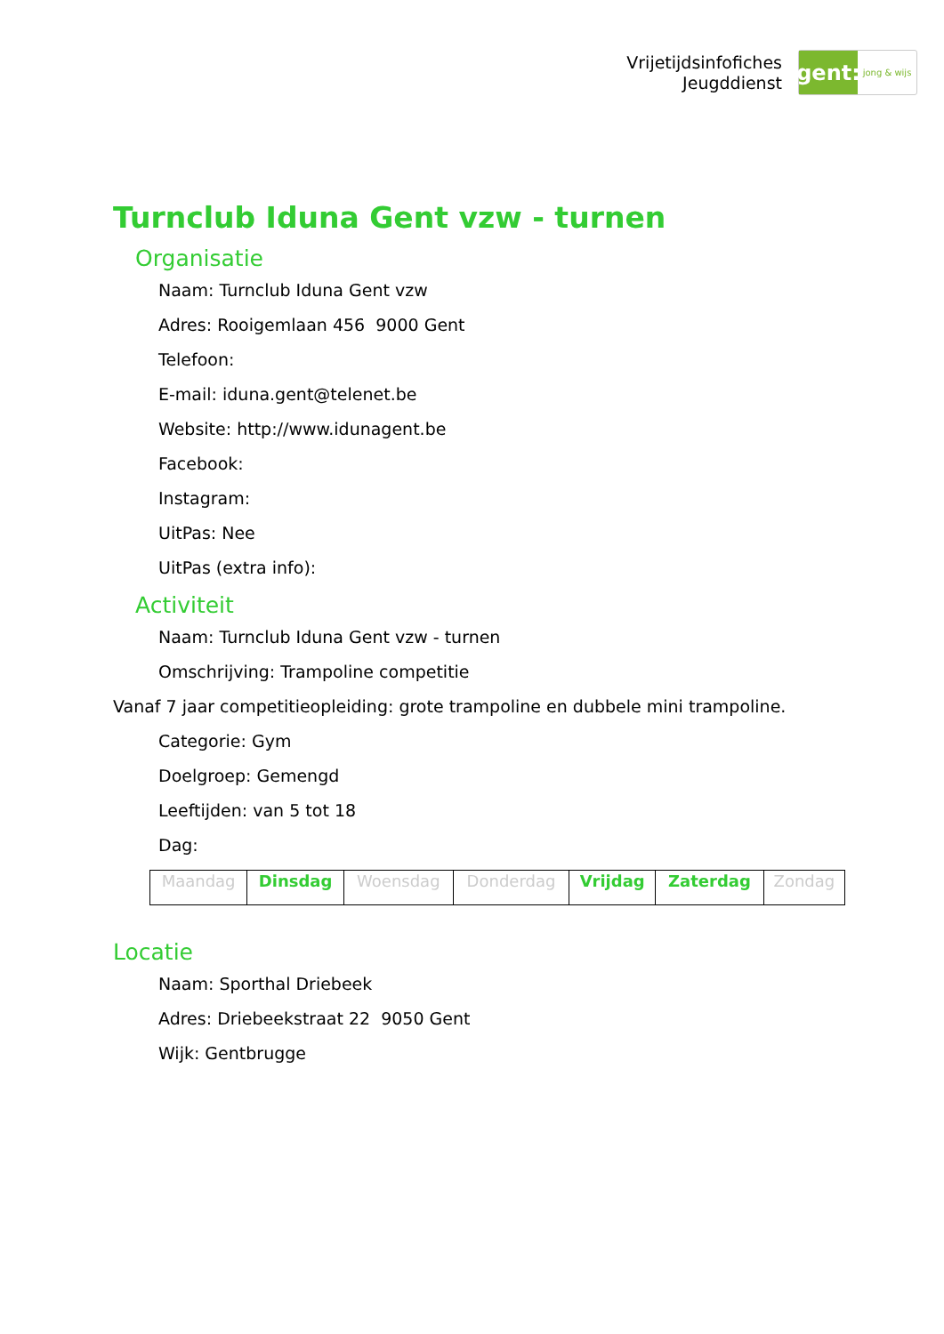Vrijetijdsinfofiches
Jeugddienst
gent:
jong & wijs
Turnclub Iduna Gent vzw - turnen
Organisatie
Naam: Turnclub Iduna Gent vzw
Adres: Rooigemlaan 456 9000 Gent
Telefoon:
E-mail: iduna.gent@telenet.be
Website: http://www.idunagent.be
Facebook:
Instagram:
UitPas: Nee
UitPas (extra info):
Activiteit
Naam: Turnclub Iduna Gent vzw - turnen
Omschrijving: Trampoline competitie
Vanaf 7 jaar competitieopleiding: grote trampoline en dubbele mini trampoline.
Categorie: Gym
Doelgroep: Gemengd
Leeftijden: van 5 tot 18
Dag:
| Maandag | Dinsdag | Woensdag | Donderdag | Vrijdag | Zaterdag | Zondag |
Locatie
Naam: Sporthal Driebeek
Adres: Driebeekstraat 22 9050 Gent
Wijk: Gentbrugge